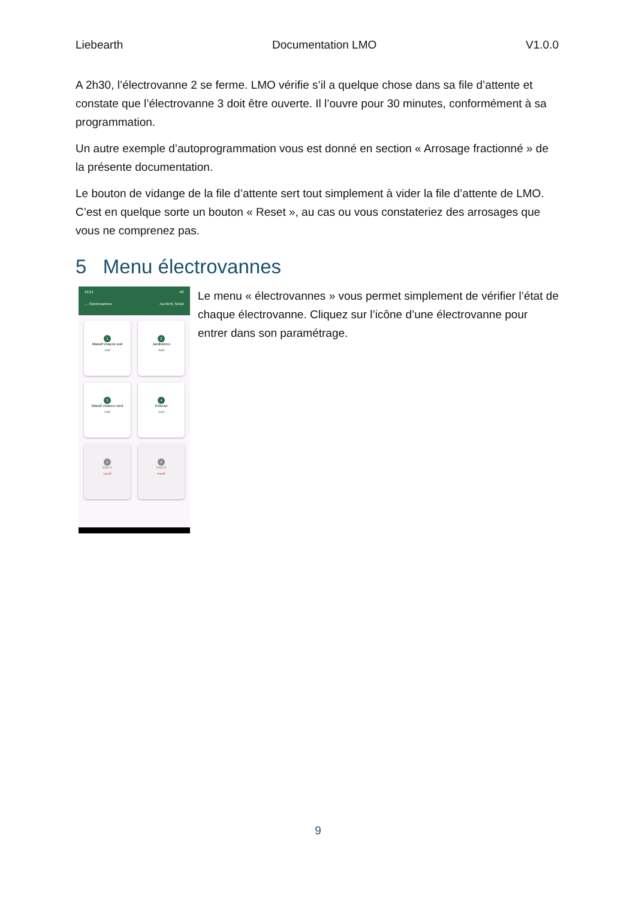Liebearth Documentation LMO V1.0.0
A 2h30, l’électrovanne 2 se ferme. LMO vérifie s’il a quelque chose dans sa file d’attente et constate que l’électrovanne 3 doit être ouverte. Il l’ouvre pour 30 minutes, conformément à sa programmation.
Un autre exemple d’autoprogrammation vous est donné en section « Arrosage fractionné » de la présente documentation.
Le bouton de vidange de la file d’attente sert tout simplement à vider la file d’attente de LMO. C’est en quelque sorte un bouton « Reset », au cas ou vous constateriez des arrosages que vous ne comprenez pas.
5 Menu électrovannes
16:21 4G
← Électrovannes ALHAYE SAIDI
1
Massif vivaces sud
Actif
2
Jardinières
Actif
3
Massif vivaces nord
Actif
4
Pelouse
Actif
5
Port 5
Inactif
6
Port 6
Inactif
Le menu « électrovannes » vous permet simplement de vérifier l’état de chaque électrovanne. Cliquez sur l’icône d’une électrovanne pour entrer dans son paramétrage.
9